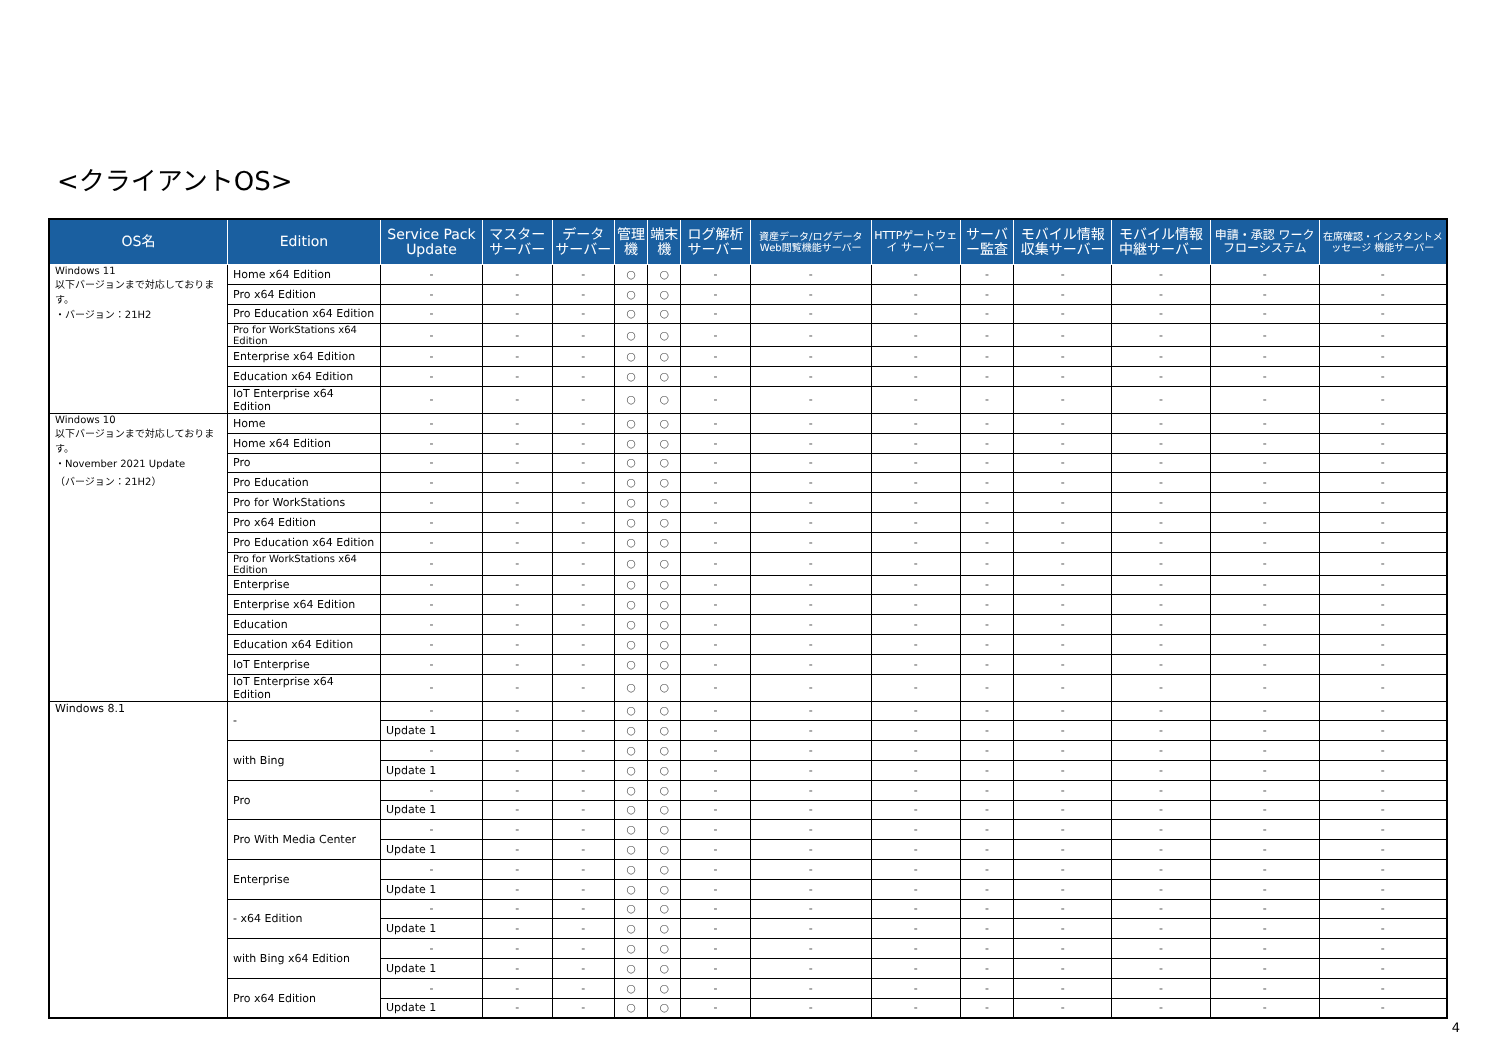<クライアントOS>
| OS名 | Edition | Service Pack Update | マスター サーバー | データ サーバー | 管理機 | 端末機 | ログ解析 サーバー | 資産データ/ログデータ Web閲覧機能サーバー | HTTPゲートウェイ サーバー | サーバー監査 | モバイル情報 収集サーバー | モバイル情報 中継サーバー | 申請・承認 ワークフローシステム | 在席確認・インスタントメッセージ 機能サーバー |
| --- | --- | --- | --- | --- | --- | --- | --- | --- | --- | --- | --- | --- | --- | --- |
| Windows 11 以下バージョンまで対応しております。 ・バージョン：21H2 | Home x64 Edition | - | - | - | ○ | ○ | - | - | - | - | - | - | - | - |
| | Pro x64 Edition | - | - | - | ○ | ○ | - | - | - | - | - | - | - | - |
| | Pro Education x64 Edition | - | - | - | ○ | ○ | - | - | - | - | - | - | - | - |
| | Pro for WorkStations x64 Edition | - | - | - | ○ | ○ | - | - | - | - | - | - | - | - |
| | Enterprise x64 Edition | - | - | - | ○ | ○ | - | - | - | - | - | - | - | - |
| | Education x64 Edition | - | - | - | ○ | ○ | - | - | - | - | - | - | - | - |
| | IoT Enterprise x64 Edition | - | - | - | ○ | ○ | - | - | - | - | - | - | - | - |
| Windows 10 以下バージョンまで対応しております。 ・November 2021 Update （バージョン：21H2） | Home | - | - | - | ○ | ○ | - | - | - | - | - | - | - | - |
| | Home x64 Edition | - | - | - | ○ | ○ | - | - | - | - | - | - | - | - |
| | Pro | - | - | - | ○ | ○ | - | - | - | - | - | - | - | - |
| | Pro Education | - | - | - | ○ | ○ | - | - | - | - | - | - | - | - |
| | Pro for WorkStations | - | - | - | ○ | ○ | - | - | - | - | - | - | - | - |
| | Pro x64 Edition | - | - | - | ○ | ○ | - | - | - | - | - | - | - | - |
| | Pro Education x64 Edition | - | - | - | ○ | ○ | - | - | - | - | - | - | - | - |
| | Pro for WorkStations x64 Edition | - | - | - | ○ | ○ | - | - | - | - | - | - | - | - |
| | Enterprise | - | - | - | ○ | ○ | - | - | - | - | - | - | - | - |
| | Enterprise x64 Edition | - | - | - | ○ | ○ | - | - | - | - | - | - | - | - |
| | Education | - | - | - | ○ | ○ | - | - | - | - | - | - | - | - |
| | Education x64 Edition | - | - | - | ○ | ○ | - | - | - | - | - | - | - | - |
| | IoT Enterprise | - | - | - | ○ | ○ | - | - | - | - | - | - | - | - |
| | IoT Enterprise x64 Edition | - | - | - | ○ | ○ | - | - | - | - | - | - | - | - |
| Windows 8.1 | - | - | - | - | ○ | ○ | - | - | - | - | - | - | - | - |
| | | Update 1 | - | - | ○ | ○ | - | - | - | - | - | - | - | - |
| | with Bing | - | - | - | ○ | ○ | - | - | - | - | - | - | - | - |
| | | Update 1 | - | - | ○ | ○ | - | - | - | - | - | - | - | - |
| | Pro | - | - | - | ○ | ○ | - | - | - | - | - | - | - | - |
| | | Update 1 | - | - | ○ | ○ | - | - | - | - | - | - | - | - |
| | Pro With Media Center | - | - | - | ○ | ○ | - | - | - | - | - | - | - | - |
| | | Update 1 | - | - | ○ | ○ | - | - | - | - | - | - | - | - |
| | Enterprise | - | - | - | ○ | ○ | - | - | - | - | - | - | - | - |
| | | Update 1 | - | - | ○ | ○ | - | - | - | - | - | - | - | - |
| | - x64 Edition | - | - | - | ○ | ○ | - | - | - | - | - | - | - | - |
| | | Update 1 | - | - | ○ | ○ | - | - | - | - | - | - | - | - |
| | with Bing x64 Edition | - | - | - | ○ | ○ | - | - | - | - | - | - | - | - |
| | | Update 1 | - | - | ○ | ○ | - | - | - | - | - | - | - | - |
| | Pro x64 Edition | - | - | - | ○ | ○ | - | - | - | - | - | - | - | - |
| | | Update 1 | - | - | ○ | ○ | - | - | - | - | - | - | - | - |
4